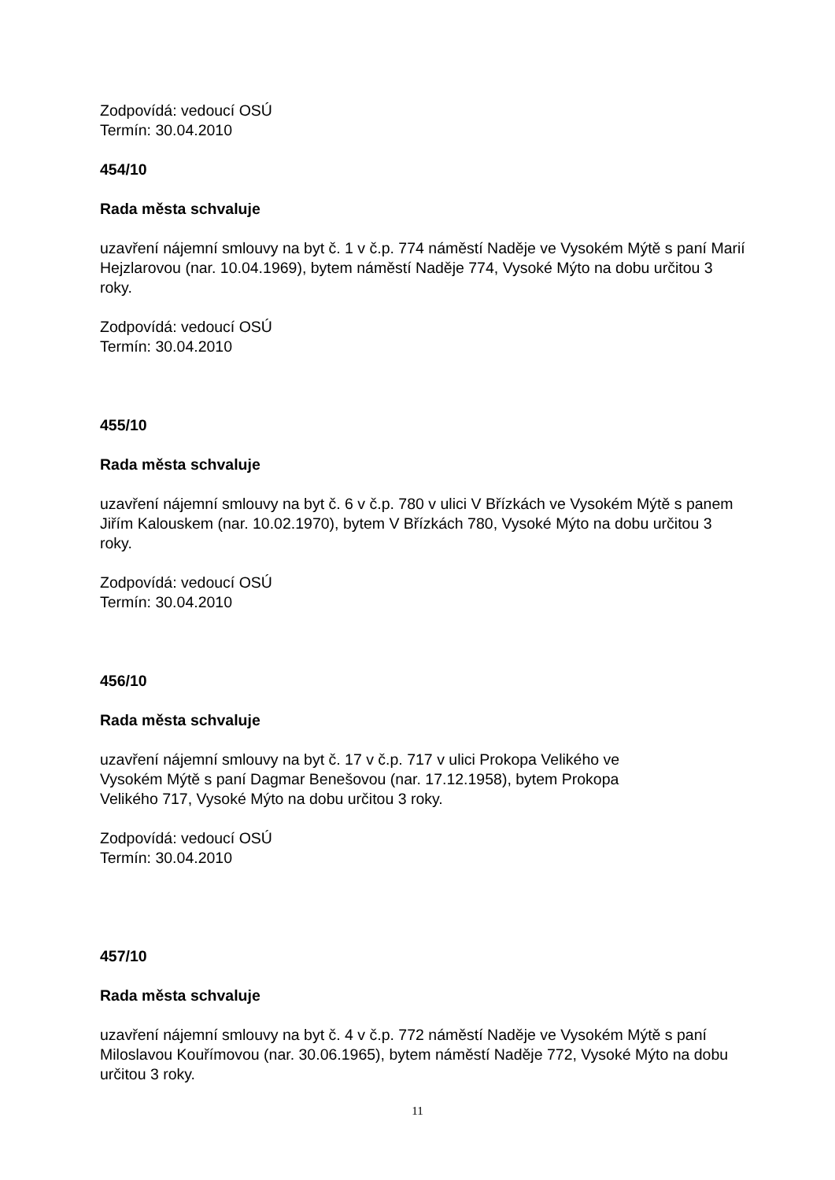Zodpovídá: vedoucí OSÚ
Termín: 30.04.2010
454/10
Rada města schvaluje
uzavření nájemní smlouvy na byt č. 1 v č.p. 774 náměstí Naděje ve Vysokém Mýtě s paní Marií Hejzlarovou (nar. 10.04.1969), bytem náměstí Naděje 774, Vysoké Mýto na dobu určitou 3 roky.
Zodpovídá: vedoucí OSÚ
Termín: 30.04.2010
455/10
Rada města schvaluje
uzavření nájemní smlouvy na byt č. 6 v č.p. 780 v ulici V Břízkách ve Vysokém Mýtě s panem Jiřím Kalouskem (nar. 10.02.1970), bytem V Břízkách 780, Vysoké Mýto na dobu určitou 3 roky.
Zodpovídá: vedoucí OSÚ
Termín: 30.04.2010
456/10
Rada města schvaluje
uzavření nájemní smlouvy na byt č. 17 v č.p. 717 v ulici Prokopa Velikého ve
Vysokém Mýtě s paní Dagmar Benešovou (nar. 17.12.1958), bytem Prokopa
Velikého 717, Vysoké Mýto na dobu určitou 3 roky.
Zodpovídá: vedoucí OSÚ
Termín: 30.04.2010
457/10
Rada města schvaluje
uzavření nájemní smlouvy na byt č. 4 v č.p. 772 náměstí Naděje ve Vysokém Mýtě s paní Miloslavou Kouřímovou (nar. 30.06.1965), bytem náměstí Naděje 772, Vysoké Mýto na dobu určitou 3 roky.
11